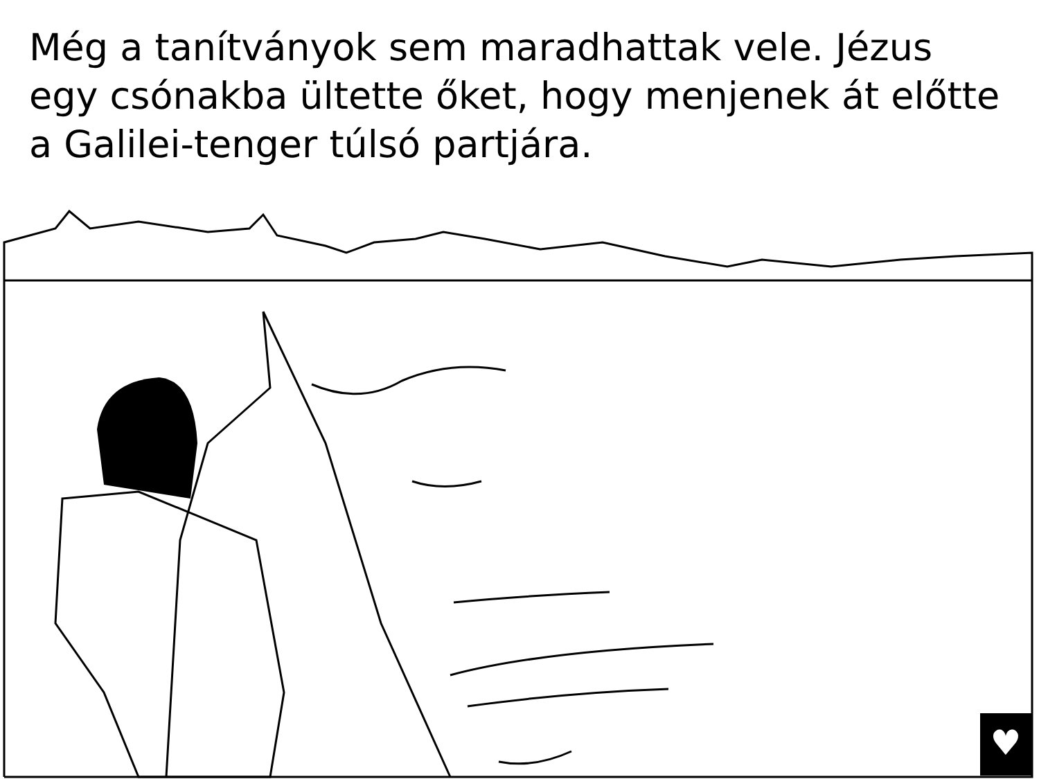Még a tanítványok sem maradhattak vele. Jézus egy csónakba ültette őket, hogy menjenek át előtte a Galilei-tenger túlsó partjára.
♥